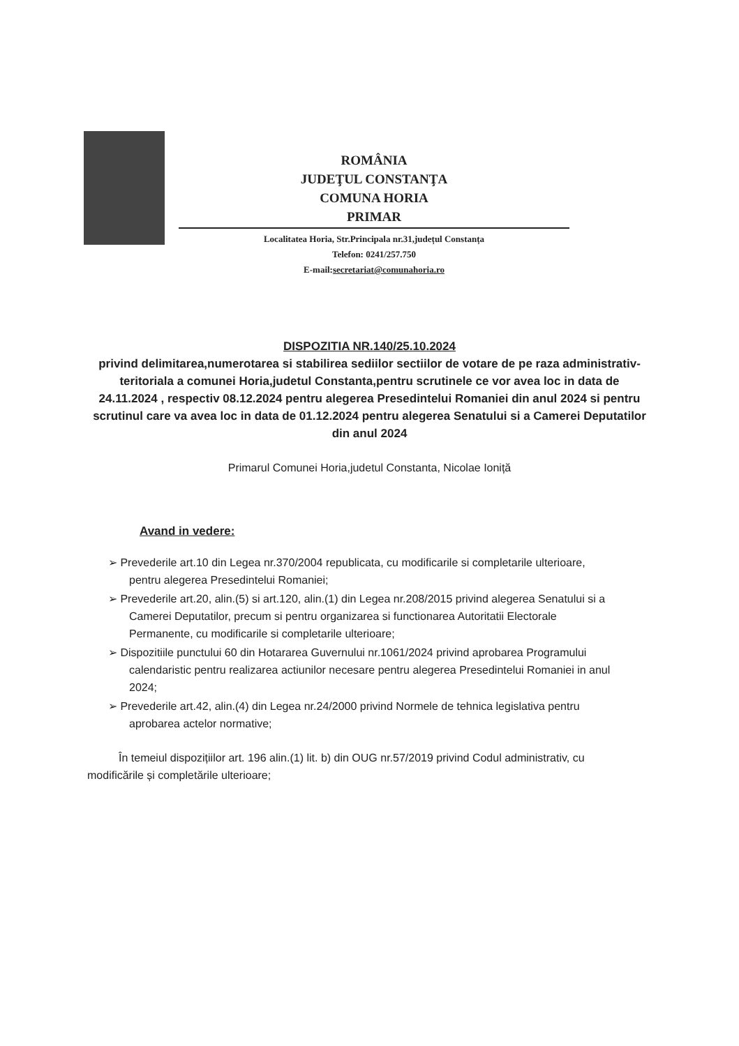ROMÂNIA
JUDEŢUL CONSTANŢA
COMUNA HORIA
PRIMAR
Localitatea Horia, Str.Principala nr.31,județul Constanța
Telefon: 0241/257.750
E-mail:secretariat@comunahoria.ro
DISPOZITIA NR.140/25.10.2024
privind delimitarea,numerotarea si stabilirea sediilor sectiilor de votare de pe raza administrativ-teritoriala a comunei Horia,judetul Constanta,pentru scrutinele ce vor avea loc in data de 24.11.2024 , respectiv 08.12.2024 pentru alegerea Presedintelui Romaniei din anul 2024 si pentru scrutinul care va avea loc in data de 01.12.2024 pentru alegerea Senatului si a Camerei Deputatilor din anul 2024
Primarul Comunei Horia,judetul Constanta, Nicolae Ioniță
Avand in vedere:
➢ Prevederile art.10 din Legea nr.370/2004 republicata, cu modificarile si completarile ulterioare, pentru alegerea Presedintelui Romaniei;
➢ Prevederile art.20, alin.(5) si art.120, alin.(1) din Legea nr.208/2015 privind alegerea Senatului si a Camerei Deputatilor, precum si pentru organizarea si functionarea Autoritatii Electorale Permanente, cu modificarile si completarile ulterioare;
➢ Dispozitiile punctului 60 din Hotararea Guvernului nr.1061/2024 privind aprobarea Programului calendaristic pentru realizarea actiunilor necesare pentru alegerea Presedintelui Romaniei in anul 2024;
➢ Prevederile art.42, alin.(4) din Legea nr.24/2000 privind Normele de tehnica legislativa pentru aprobarea actelor normative;
În temeiul dispozițiilor art. 196 alin.(1) lit. b) din OUG nr.57/2019 privind Codul administrativ, cu modificările și completările ulterioare;